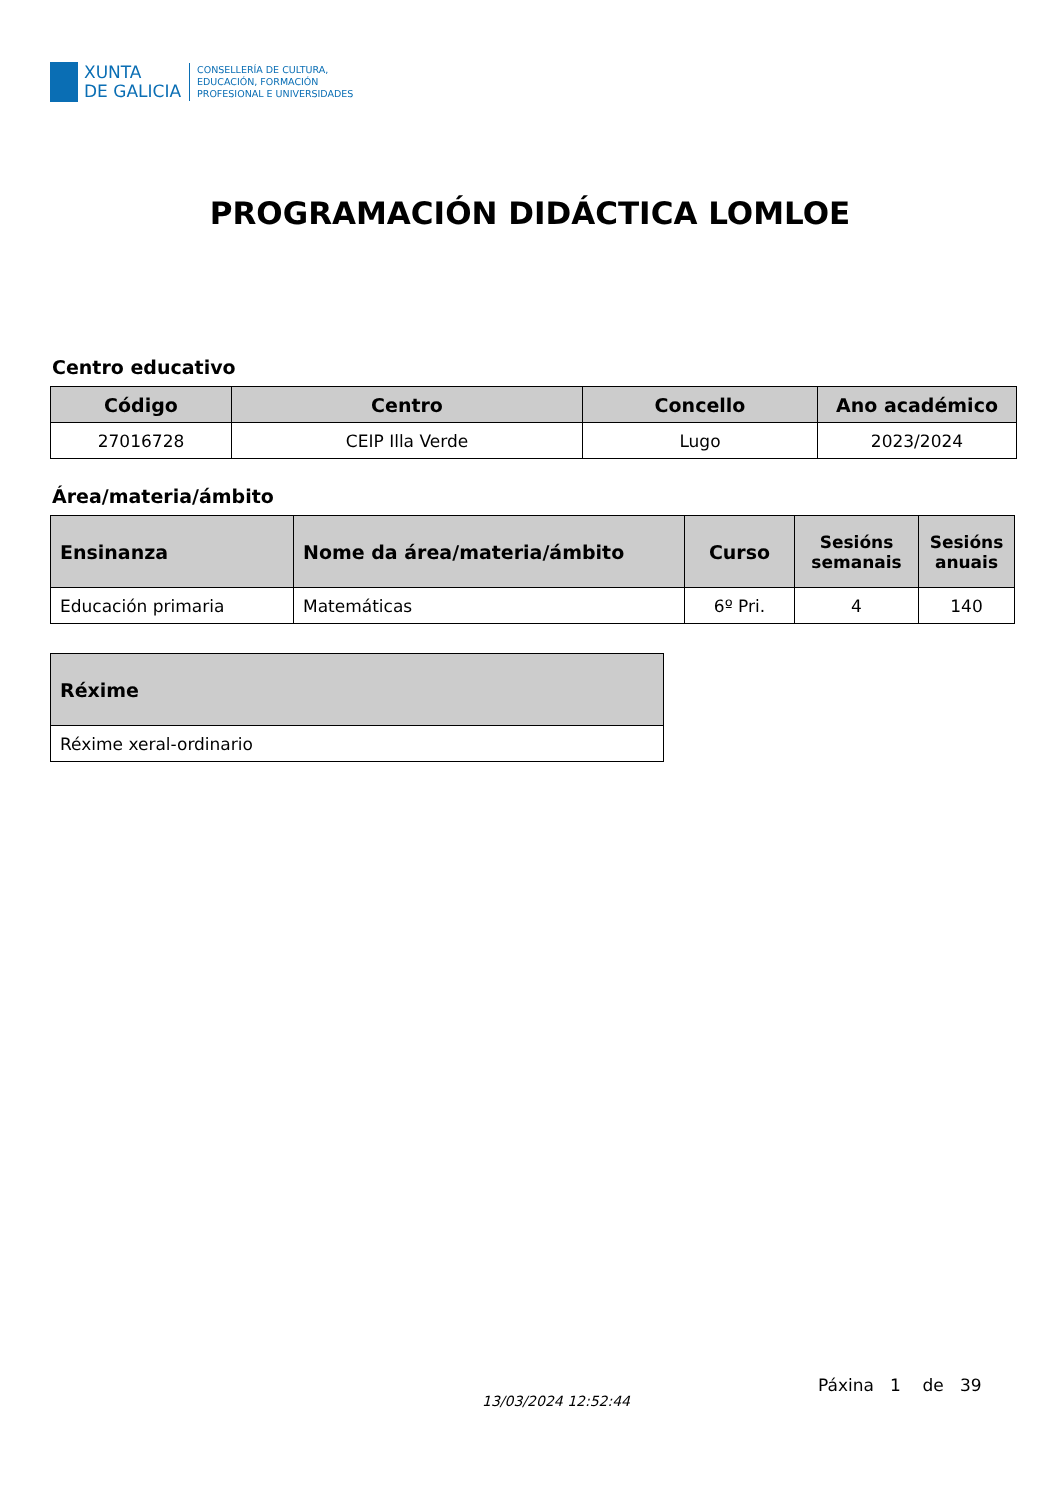XUNTA
DE GALICIA
CONSELLERÍA DE CULTURA,
EDUCACIÓN, FORMACIÓN
PROFESIONAL E UNIVERSIDADES
PROGRAMACIÓN DIDÁCTICA LOMLOE
Centro educativo
| Código | Centro | Concello | Ano académico |
| --- | --- | --- | --- |
| 27016728 | CEIP Illa Verde | Lugo | 2023/2024 |
Área/materia/ámbito
| Ensinanza | Nome da área/materia/ámbito | Curso | Sesións semanais | Sesións anuais |
| --- | --- | --- | --- | --- |
| Educación primaria | Matemáticas | 6º Pri. | 4 | 140 |
| Réxime |
| --- |
| Réxime xeral-ordinario |
13/03/2024 12:52:44
Páxina 1 de 39